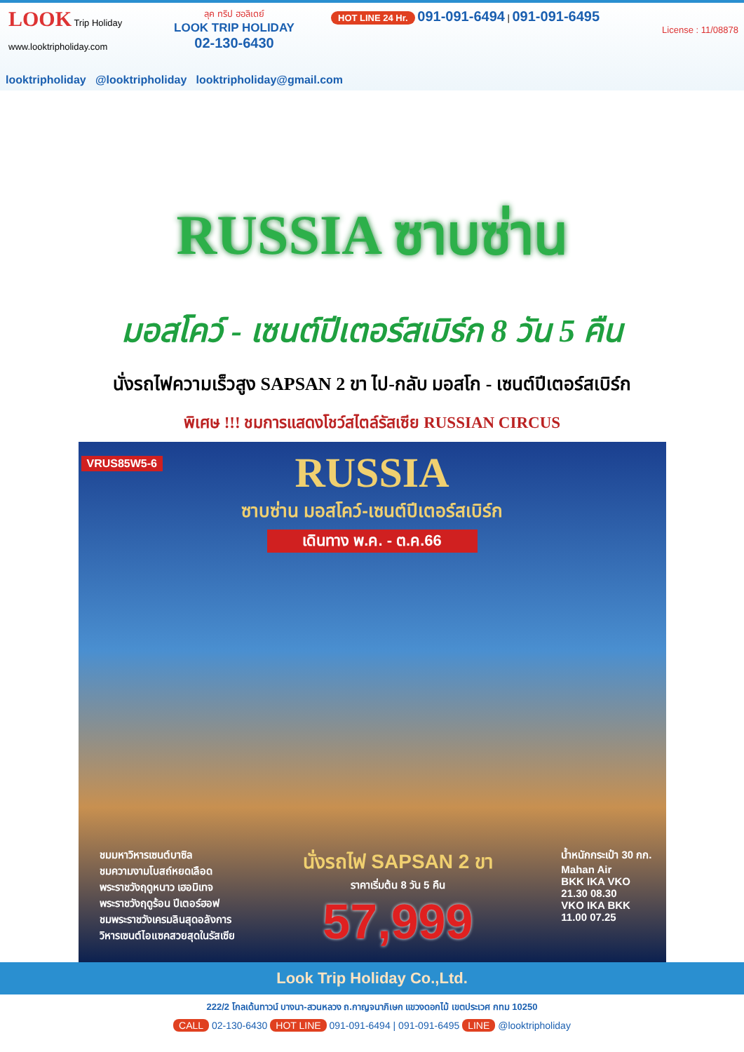LOOK Trip Holiday
www.looktripholiday.com
ลุค ทริป ฮอลิเดย์
LOOK TRIP HOLIDAY
02-130-6430
HOT LINE 24 Hr. 091-091-6494 | 091-091-6495
License : 11/08878
looktripholiday @looktripholiday looktripholiday@gmail.com
RUSSIA ซาบซ่าน
มอสโคว์ - เซนต์ปีเตอร์สเบิร์ก 8 วัน 5 คืน
นั่งรถไฟความเร็วสูง SAPSAN 2 ขา ไป-กลับ มอสโก - เซนต์ปีเตอร์สเบิร์ก
พิเศษ !!! ชมการแสดงโชว์สไตล์รัสเซีย RUSSIAN CIRCUS
VRUS85W5-6
RUSSIA
ซาบซ่าน มอสโคว์-เซนต์ปีเตอร์สเบิร์ก
เดินทาง พ.ค. - ต.ค.66
ชมมหาวิหารเซนต์บาซิล
ชมความงามโบสถ์หยดเลือด
พระราชวังฤดูหนาว เฮอมิเทจ
พระราชวังฤดูร้อน ปีเตอร์ฮอฟ
ชมพระราชวังเครมลินสุดอลังการ
วิหารเซนต์ไอแซคสวยสุดในรัสเซีย
นั่งรถไฟ SAPSAN 2 ขา
ราคาเริ่มต้น 8 วัน 5 คืน
57,999
น้ำหนักกระเป๋า 30 กก.
Mahan Air
BKK IKA VKO
21.30 08.30
VKO IKA BKK
11.00 07.25
Look Trip Holiday Co.,Ltd.
222/2 โกลเด้นทาวน์ บางนา-สวนหลวง ถ.กาญจนาภิเษก แขวงดอกไม้ เขตประเวศ กทม 10250
CALL 02-130-6430 HOT LINE 091-091-6494 | 091-091-6495 LINE @looktripholiday